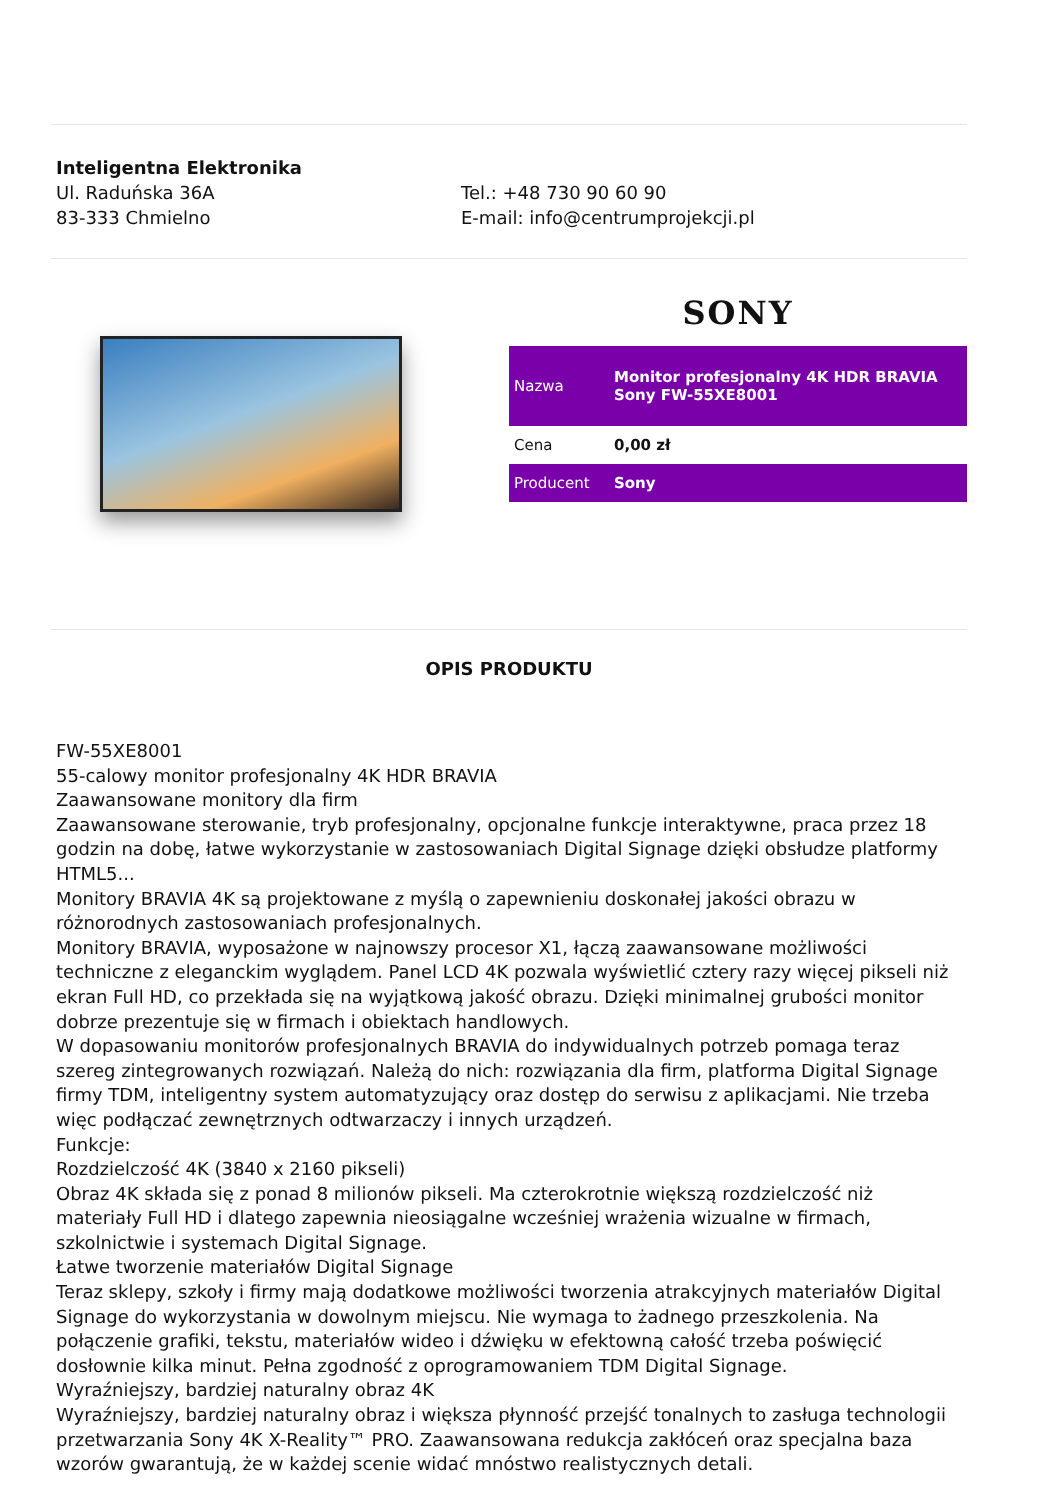Inteligentna Elektronika
Ul. Raduńska 36A
83-333 Chmielno
Tel.: +48 730 90 60 90
E-mail: info@centrumprojekcji.pl
SONY
| Nazwa | Monitor profesjonalny 4K HDR BRAVIA Sony FW-55XE8001 |
| Cena | 0,00 zł |
| Producent | Sony |
OPIS PRODUKTU
FW-55XE8001
55-calowy monitor profesjonalny 4K HDR BRAVIA
Zaawansowane monitory dla firm
Zaawansowane sterowanie, tryb profesjonalny, opcjonalne funkcje interaktywne, praca przez 18 godzin na dobę, łatwe wykorzystanie w zastosowaniach Digital Signage dzięki obsłudze platformy HTML5...
Monitory BRAVIA 4K są projektowane z myślą o zapewnieniu doskonałej jakości obrazu w różnorodnych zastosowaniach profesjonalnych.
Monitory BRAVIA, wyposażone w najnowszy procesor X1, łączą zaawansowane możliwości techniczne z eleganckim wyglądem. Panel LCD 4K pozwala wyświetlić cztery razy więcej pikseli niż ekran Full HD, co przekłada się na wyjątkową jakość obrazu. Dzięki minimalnej grubości monitor dobrze prezentuje się w firmach i obiektach handlowych.
W dopasowaniu monitorów profesjonalnych BRAVIA do indywidualnych potrzeb pomaga teraz szereg zintegrowanych rozwiązań. Należą do nich: rozwiązania dla firm, platforma Digital Signage firmy TDM, inteligentny system automatyzujący oraz dostęp do serwisu z aplikacjami. Nie trzeba więc podłączać zewnętrznych odtwarzaczy i innych urządzeń.
Funkcje:
Rozdzielczość 4K (3840 x 2160 pikseli)
Obraz 4K składa się z ponad 8 milionów pikseli. Ma czterokrotnie większą rozdzielczość niż materiały Full HD i dlatego zapewnia nieosiągalne wcześniej wrażenia wizualne w firmach, szkolnictwie i systemach Digital Signage.
Łatwe tworzenie materiałów Digital Signage
Teraz sklepy, szkoły i firmy mają dodatkowe możliwości tworzenia atrakcyjnych materiałów Digital Signage do wykorzystania w dowolnym miejscu. Nie wymaga to żadnego przeszkolenia. Na połączenie grafiki, tekstu, materiałów wideo i dźwięku w efektowną całość trzeba poświęcić dosłownie kilka minut. Pełna zgodność z oprogramowaniem TDM Digital Signage.
Wyraźniejszy, bardziej naturalny obraz 4K
Wyraźniejszy, bardziej naturalny obraz i większa płynność przejść tonalnych to zasługa technologii przetwarzania Sony 4K X-Reality™ PRO. Zaawansowana redukcja zakłóceń oraz specjalna baza wzorów gwarantują, że w każdej scenie widać mnóstwo realistycznych detali.